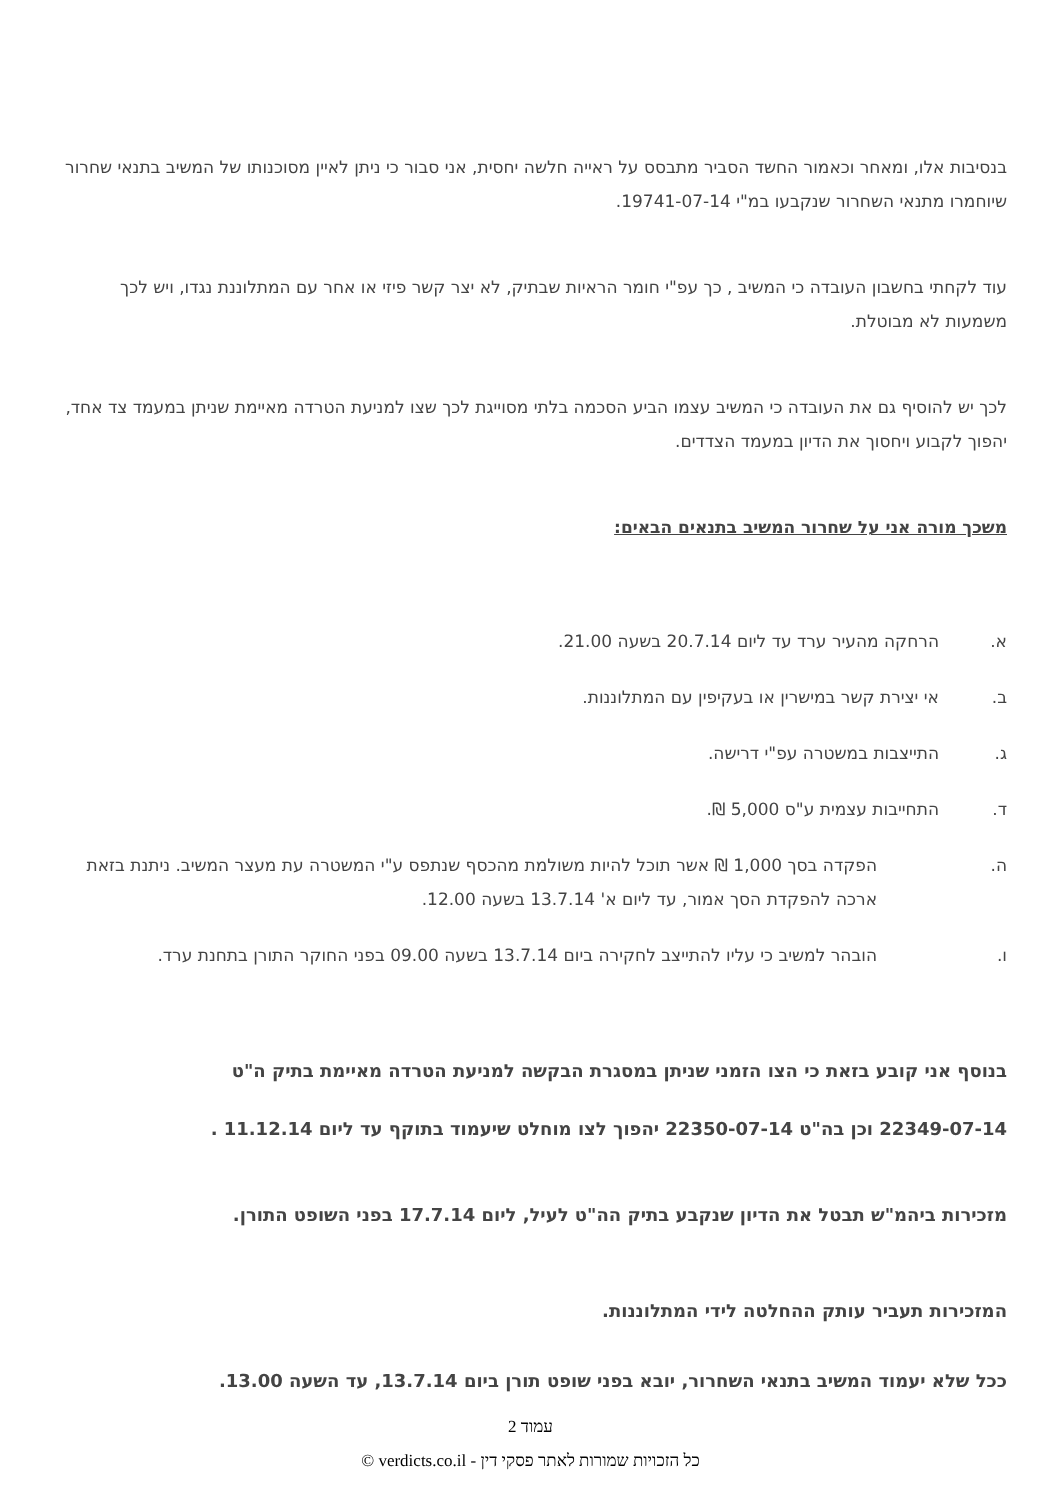בנסיבות אלו, ומאחר וכאמור החשד הסביר מתבסס על ראייה חלשה יחסית, אני סבור כי ניתן לאיין מסוכנותו של המשיב בתנאי שחרור שיוחמרו מתנאי השחרור שנקבעו במ"י 19741-07-14.
עוד לקחתי בחשבון העובדה כי המשיב , כך עפ"י חומר הראיות שבתיק, לא יצר קשר פיזי או אחר עם המתלוננת נגדו, ויש לכך משמעות לא מבוטלת.
לכך יש להוסיף גם את העובדה כי המשיב עצמו הביע הסכמה בלתי מסוייגת לכך שצו למניעת הטרדה מאיימת שניתן במעמד צד אחד, יהפוך לקבוע ויחסוך את הדיון במעמד הצדדים.
משכך מורה אני על שחרור המשיב בתנאים הבאים:
א. הרחקה מהעיר ערד עד ליום 20.7.14 בשעה 21.00.
ב. אי יצירת קשר במישרין או בעקיפין עם המתלוננות.
ג. התייצבות במשטרה עפ"י דרישה.
ד. התחייבות עצמית ע"ס 5,000 ₪.
ה. הפקדה בסך 1,000 ₪ אשר תוכל להיות משולמת מהכסף שנתפס ע"י המשטרה עת מעצר המשיב. ניתנת בזאת ארכה להפקדת הסך אמור, עד ליום א' 13.7.14 בשעה 12.00.
ו. הובהר למשיב כי עליו להתייצב לחקירה ביום 13.7.14 בשעה 09.00 בפני החוקר התורן בתחנת ערד.
בנוסף אני קובע בזאת כי הצו הזמני שניתן במסגרת הבקשה למניעת הטרדה מאיימת בתיק ה"ט
22349-07-14 וכן בה"ט 22350-07-14 יהפוך לצו מוחלט שיעמוד בתוקף עד ליום 11.12.14 .
מזכירות ביהמ"ש תבטל את הדיון שנקבע בתיק הה"ט לעיל, ליום 17.7.14 בפני השופט התורן.
המזכירות תעביר עותק ההחלטה לידי המתלוננות.
ככל שלא יעמוד המשיב בתנאי השחרור, יובא בפני שופט תורן ביום 13.7.14, עד השעה 13.00.
עמוד 2
כל הזכויות שמורות לאתר פסקי דין - verdicts.co.il ©